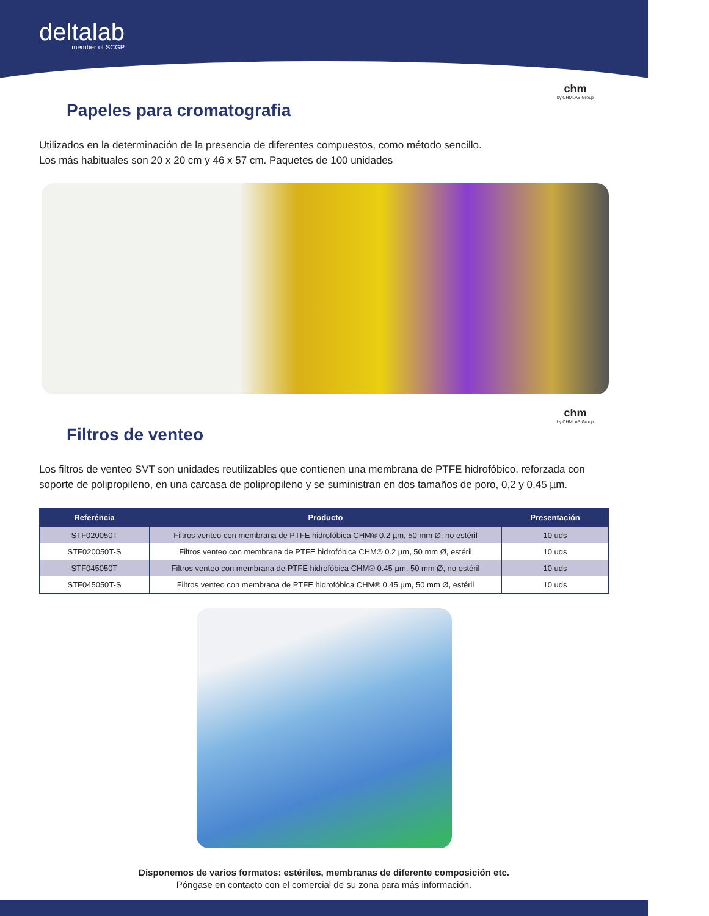deltalab
member of SCGP
chm
by CHMLAB Group
Papeles para cromatografia
Utilizados en la determinación de la presencia de diferentes compuestos, como método sencillo.
Los más habituales son 20 x 20 cm y 46 x 57 cm. Paquetes de 100 unidades
chm
by CHMLAB Group
Filtros de venteo
Los filtros de venteo SVT son unidades reutilizables que contienen una membrana de PTFE hidrofóbico, reforzada con soporte de polipropileno, en una carcasa de polipropileno y se suministran en dos tamaños de poro, 0,2 y 0,45 µm.
| Referéncia | Producto | Presentación |
| --- | --- | --- |
| STF020050T | Filtros venteo con membrana de PTFE hidrofóbica CHM® 0.2 µm, 50 mm Ø, no estéril | 10 uds |
| STF020050T-S | Filtros venteo con membrana de PTFE hidrofóbica CHM® 0.2 µm, 50 mm Ø, estéril | 10 uds |
| STF045050T | Filtros venteo con membrana de PTFE hidrofóbica CHM® 0.45 µm, 50 mm Ø, no estéril | 10 uds |
| STF045050T-S | Filtros venteo con membrana de PTFE hidrofóbica CHM® 0.45 µm, 50 mm Ø, estéril | 10 uds |
Disponemos de varios formatos: estériles, membranas de diferente composición etc.
Póngase en contacto con el comercial de su zona para más información.